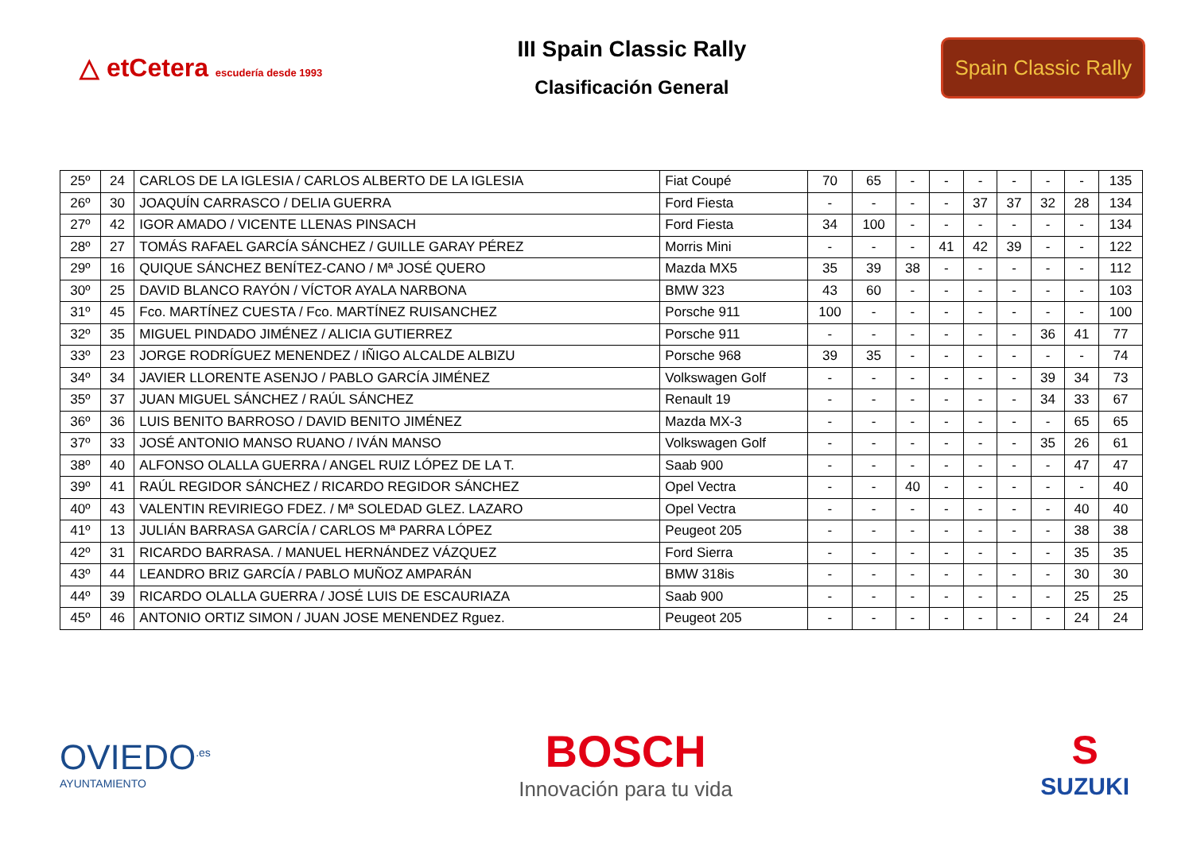△ etCetera escudería desde 1993
III Spain Classic Rally
Clasificación General
Spain Classic Rally
| 25º | 24 | CARLOS DE LA IGLESIA / CARLOS ALBERTO DE LA IGLESIA | Fiat Coupé | 70 | 65 | - | - | - | - | - | - | 135 |
| 26º | 30 | JOAQUÍN CARRASCO / DELIA GUERRA | Ford Fiesta | - | - | - | - | 37 | 37 | 32 | 28 | 134 |
| 27º | 42 | IGOR AMADO / VICENTE LLENAS PINSACH | Ford Fiesta | 34 | 100 | - | - | - | - | - | - | 134 |
| 28º | 27 | TOMÁS RAFAEL GARCÍA SÁNCHEZ / GUILLE GARAY PÉREZ | Morris Mini | - | - | - | 41 | 42 | 39 | - | - | 122 |
| 29º | 16 | QUIQUE SÁNCHEZ BENÍTEZ-CANO / Mª JOSÉ QUERO | Mazda MX5 | 35 | 39 | 38 | - | - | - | - | - | 112 |
| 30º | 25 | DAVID BLANCO RAYÓN / VÍCTOR AYALA NARBONA | BMW 323 | 43 | 60 | - | - | - | - | - | - | 103 |
| 31º | 45 | Fco. MARTÍNEZ CUESTA / Fco. MARTÍNEZ RUISANCHEZ | Porsche 911 | 100 | - | - | - | - | - | - | - | 100 |
| 32º | 35 | MIGUEL PINDADO JIMÉNEZ / ALICIA GUTIERREZ | Porsche 911 | - | - | - | - | - | - | 36 | 41 | 77 |
| 33º | 23 | JORGE RODRÍGUEZ MENENDEZ / IÑIGO ALCALDE ALBIZU | Porsche 968 | 39 | 35 | - | - | - | - | - | - | 74 |
| 34º | 34 | JAVIER LLORENTE ASENJO / PABLO GARCÍA JIMÉNEZ | Volkswagen Golf | - | - | - | - | - | - | 39 | 34 | 73 |
| 35º | 37 | JUAN MIGUEL SÁNCHEZ / RAÚL SÁNCHEZ | Renault 19 | - | - | - | - | - | - | 34 | 33 | 67 |
| 36º | 36 | LUIS BENITO BARROSO / DAVID BENITO JIMÉNEZ | Mazda MX-3 | - | - | - | - | - | - | - | 65 | 65 |
| 37º | 33 | JOSÉ ANTONIO MANSO RUANO / IVÁN MANSO | Volkswagen Golf | - | - | - | - | - | - | 35 | 26 | 61 |
| 38º | 40 | ALFONSO OLALLA GUERRA / ANGEL RUIZ LÓPEZ DE LA T. | Saab 900 | - | - | - | - | - | - | - | 47 | 47 |
| 39º | 41 | RAÚL REGIDOR SÁNCHEZ / RICARDO REGIDOR SÁNCHEZ | Opel Vectra | - | - | 40 | - | - | - | - | - | 40 |
| 40º | 43 | VALENTIN REVIRIEGO FDEZ. / Mª SOLEDAD GLEZ. LAZARO | Opel Vectra | - | - | - | - | - | - | - | 40 | 40 |
| 41º | 13 | JULIÁN BARRASA GARCÍA / CARLOS Mª PARRA LÓPEZ | Peugeot 205 | - | - | - | - | - | - | - | 38 | 38 |
| 42º | 31 | RICARDO BARRASA. / MANUEL HERNÁNDEZ VÁZQUEZ | Ford Sierra | - | - | - | - | - | - | - | 35 | 35 |
| 43º | 44 | LEANDRO BRIZ GARCÍA / PABLO MUÑOZ AMPARÁN | BMW 318is | - | - | - | - | - | - | - | 30 | 30 |
| 44º | 39 | RICARDO OLALLA GUERRA / JOSÉ LUIS DE ESCAURIAZA | Saab 900 | - | - | - | - | - | - | - | 25 | 25 |
| 45º | 46 | ANTONIO ORTIZ SIMON / JUAN JOSE MENENDEZ Rguez. | Peugeot 205 | - | - | - | - | - | - | - | 24 | 24 |
OVIEDO<sup>.es</sup>
AYUNTAMIENTO
BOSCH
Innovación para tu vida
S
SUZUKI